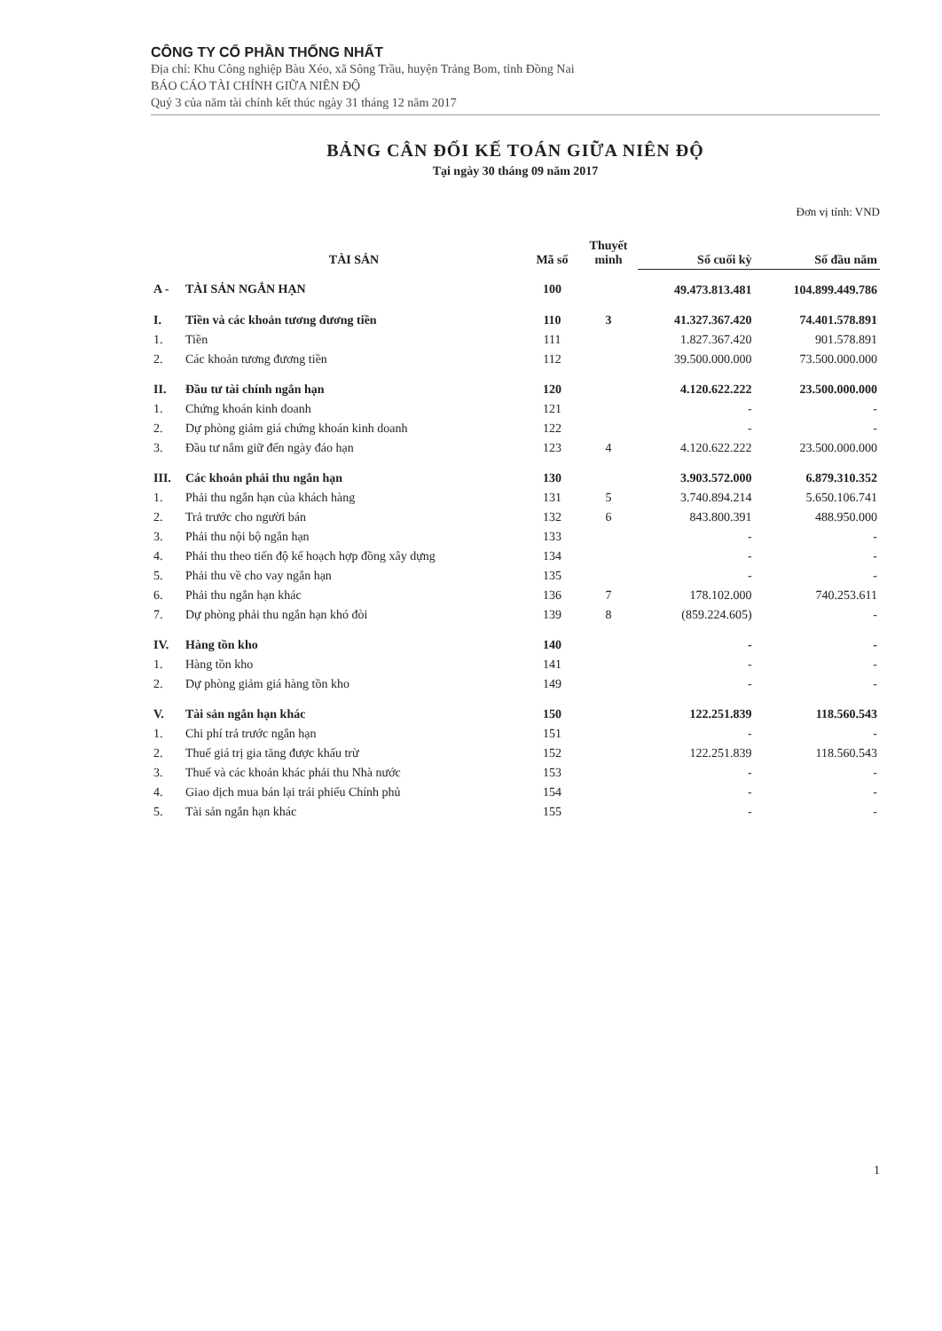CÔNG TY CỔ PHẦN THỐNG NHẤT
Địa chỉ: Khu Công nghiệp Bàu Xéo, xã Sông Trầu, huyện Trảng Bom, tỉnh Đồng Nai
BÁO CÁO TÀI CHÍNH GIỮA NIÊN ĐỘ
Quý 3 của năm tài chính kết thúc ngày 31 tháng 12 năm 2017
BẢNG CÂN ĐỐI KẾ TOÁN GIỮA NIÊN ĐỘ
Tại ngày 30 tháng 09 năm 2017
Đơn vị tính: VND
| | TÀI SẢN | Mã số | Thuyết minh | Số cuối kỳ | Số đầu năm |
| --- | --- | --- | --- | --- | --- |
| A - | TÀI SẢN NGẮN HẠN | 100 | | 49.473.813.481 | 104.899.449.786 |
| I. | Tiền và các khoản tương đương tiền | 110 | 3 | 41.327.367.420 | 74.401.578.891 |
| 1. | Tiền | 111 | | 1.827.367.420 | 901.578.891 |
| 2. | Các khoản tương đương tiền | 112 | | 39.500.000.000 | 73.500.000.000 |
| II. | Đầu tư tài chính ngắn hạn | 120 | | 4.120.622.222 | 23.500.000.000 |
| 1. | Chứng khoán kinh doanh | 121 | | - | - |
| 2. | Dự phòng giảm giá chứng khoán kinh doanh | 122 | | - | - |
| 3. | Đầu tư nắm giữ đến ngày đáo hạn | 123 | 4 | 4.120.622.222 | 23.500.000.000 |
| III. | Các khoản phải thu ngắn hạn | 130 | | 3.903.572.000 | 6.879.310.352 |
| 1. | Phải thu ngắn hạn của khách hàng | 131 | 5 | 3.740.894.214 | 5.650.106.741 |
| 2. | Trả trước cho người bán | 132 | 6 | 843.800.391 | 488.950.000 |
| 3. | Phải thu nội bộ ngắn hạn | 133 | | - | - |
| 4. | Phải thu theo tiến độ kế hoạch hợp đồng xây dựng | 134 | | - | - |
| 5. | Phải thu về cho vay ngắn hạn | 135 | | - | - |
| 6. | Phải thu ngắn hạn khác | 136 | 7 | 178.102.000 | 740.253.611 |
| 7. | Dự phòng phải thu ngắn hạn khó đòi | 139 | 8 | (859.224.605) | - |
| IV. | Hàng tồn kho | 140 | | - | - |
| 1. | Hàng tồn kho | 141 | | - | - |
| 2. | Dự phòng giảm giá hàng tồn kho | 149 | | - | - |
| V. | Tài sản ngắn hạn khác | 150 | | 122.251.839 | 118.560.543 |
| 1. | Chi phí trả trước ngắn hạn | 151 | | - | - |
| 2. | Thuế giá trị gia tăng được khấu trừ | 152 | | 122.251.839 | 118.560.543 |
| 3. | Thuế và các khoản khác phải thu Nhà nước | 153 | | - | - |
| 4. | Giao dịch mua bán lại trái phiếu Chính phủ | 154 | | - | - |
| 5. | Tài sản ngắn hạn khác | 155 | | - | - |
1